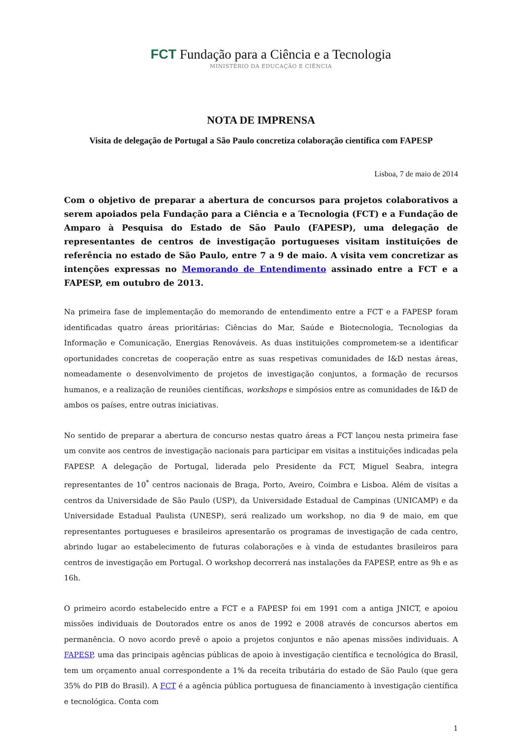FCT Fundação para a Ciência e a Tecnologia
MINISTÉRIO DA EDUCAÇÃO E CIÊNCIA
NOTA DE IMPRENSA
Visita de delegação de Portugal a São Paulo concretiza colaboração científica com FAPESP
Lisboa, 7 de maio de 2014
Com o objetivo de preparar a abertura de concursos para projetos colaborativos a serem apoiados pela Fundação para a Ciência e a Tecnologia (FCT) e a Fundação de Amparo à Pesquisa do Estado de São Paulo (FAPESP), uma delegação de representantes de centros de investigação portugueses visitam instituições de referência no estado de São Paulo, entre 7 a 9 de maio. A visita vem concretizar as intenções expressas no Memorando de Entendimento assinado entre a FCT e a FAPESP, em outubro de 2013.
Na primeira fase de implementação do memorando de entendimento entre a FCT e a FAPESP foram identificadas quatro áreas prioritárias: Ciências do Mar, Saúde e Biotecnologia, Tecnologias da Informação e Comunicação, Energias Renováveis. As duas instituições comprometem-se a identificar oportunidades concretas de cooperação entre as suas respetivas comunidades de I&D nestas áreas, nomeadamente o desenvolvimento de projetos de investigação conjuntos, a formação de recursos humanos, e a realização de reuniões científicas, workshops e simpósios entre as comunidades de I&D de ambos os países, entre outras iniciativas.
No sentido de preparar a abertura de concurso nestas quatro áreas a FCT lançou nesta primeira fase um convite aos centros de investigação nacionais para participar em visitas a instituições indicadas pela FAPESP. A delegação de Portugal, liderada pelo Presidente da FCT, Miguel Seabra, integra representantes de 10<sup>*</sup> centros nacionais de Braga, Porto, Aveiro, Coimbra e Lisboa. Além de visitas a centros da Universidade de São Paulo (USP), da Universidade Estadual de Campinas (UNICAMP) e da Universidade Estadual Paulista (UNESP), será realizado um workshop, no dia 9 de maio, em que representantes portugueses e brasileiros apresentarão os programas de investigação de cada centro, abrindo lugar ao estabelecimento de futuras colaborações e à vinda de estudantes brasileiros para centros de investigação em Portugal. O workshop decorrerá nas instalações da FAPESP, entre as 9h e as 16h.
O primeiro acordo estabelecido entre a FCT e a FAPESP foi em 1991 com a antiga JNICT, e apoiou missões individuais de Doutorados entre os anos de 1992 e 2008 através de concursos abertos em permanência. O novo acordo prevê o apoio a projetos conjuntos e não apenas missões individuais. A FAPESP, uma das principais agências públicas de apoio à investigação científica e tecnológica do Brasil, tem um orçamento anual correspondente a 1% da receita tributária do estado de São Paulo (que gera 35% do PIB do Brasil). A FCT é a agência pública portuguesa de financiamento à investigação científica e tecnológica. Conta com
1